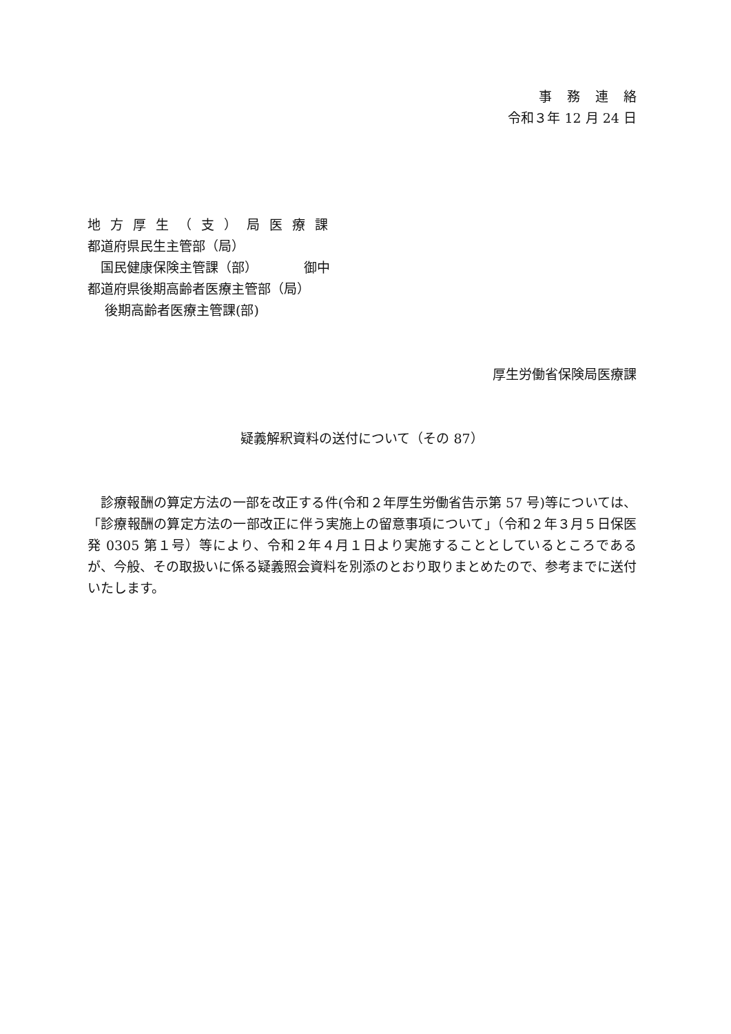事務連絡
令和３年 12 月 24 日
地方厚生（支）局医療課
都道府県民生主管部（局）
　国民健康保険主管課（部）　　　　御中
都道府県後期高齢者医療主管部（局）
　 後期高齢者医療主管課(部)
厚生労働省保険局医療課
疑義解釈資料の送付について（その 87）
　診療報酬の算定方法の一部を改正する件(令和２年厚生労働省告示第 57 号)等については、「診療報酬の算定方法の一部改正に伴う実施上の留意事項について」（令和２年３月５日保医発 0305 第１号）等により、令和２年４月１日より実施することとしているところであるが、今般、その取扱いに係る疑義照会資料を別添のとおり取りまとめたので、参考までに送付いたします。